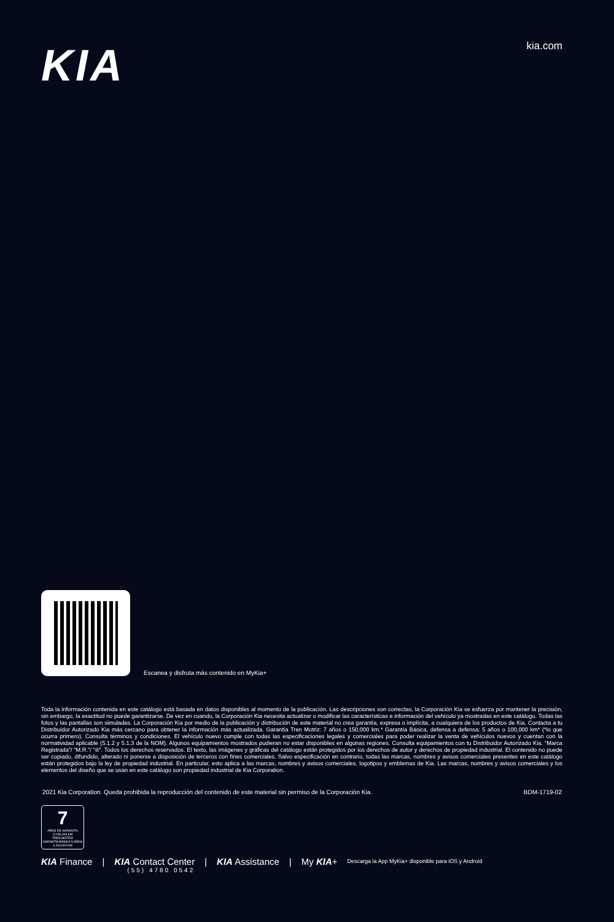KIA
kia.com
Escanea y disfruta más contenido en MyKia+
Toda la información contenida en este catálogo está basada en datos disponibles al momento de la publicación. Las descripciones son correctas, la Corporación Kia se esfuerza por mantener la precisión, sin embargo, la exactitud no puede garantizarse. De vez en cuando, la Corporación Kia necesita actualizar o modificar las características e información del vehículo ya mostradas en este catálogo. Todas las fotos y las pantallas son simuladas. La Corporación Kia por medio de la publicación y distribución de este material no crea garantía, expresa o implícita, a cualquiera de los productos de Kia. Contacta a tu Distribuidor Autorizado Kia más cercano para obtener la información más actualizada. Garantía Tren Motriz: 7 años o 150,000 km.* Garantía Básica, defensa a defensa: 5 años o 100,000 km* (*lo que ocurra primero). Consulta términos y condiciones. El vehículo nuevo cumple con todas las especificaciones legales y comerciales para poder realizar la venta de vehículos nuevos y cuentan con la normatividad aplicable (5.1.2 y 5.1.3 de la NOM). Algunos equipamientos mostrados pudieran no estar disponibles en algunas regiones. Consulta equipamientos con tu Distribuidor Autorizado Kia. “Marca Registrada”/ “M.R.”/ “®”. Todos los derechos reservados. El texto, las imágenes y gráficas del catálogo están protegidos por los derechos de autor y derechos de propiedad industrial. El contenido no puede ser copiado, difundido, alterado ni ponerse a disposición de terceros con fines comerciales. Salvo especificación en contrario, todas las marcas, nombres y avisos comerciales presentes en este catálogo están protegidos bajo la ley de propiedad industrial. En particular, esto aplica a las marcas, nombres y avisos comerciales, logotipos y emblemas de Kia. Las marcas, nombres y avisos comerciales y los elementos del diseño que se usan en este catálogo son propiedad industrial de Kia Corporation.
2021 Kia Corporation. Queda prohibida la reproducción del contenido de este material sin permiso de la Corporación Kia. BDM-1719-02
7
AÑOS DE GARANTÍA
O 150,000 KM
TREN MOTRIZ
GARANTÍA BÁSICA 5 AÑOS o 100,000 KM
KIA Finance | KIA Contact Center
(55) 4780 0542 | KIA Assistance | My KIA+ Descarga la App MyKia+ disponible para iOS y Android